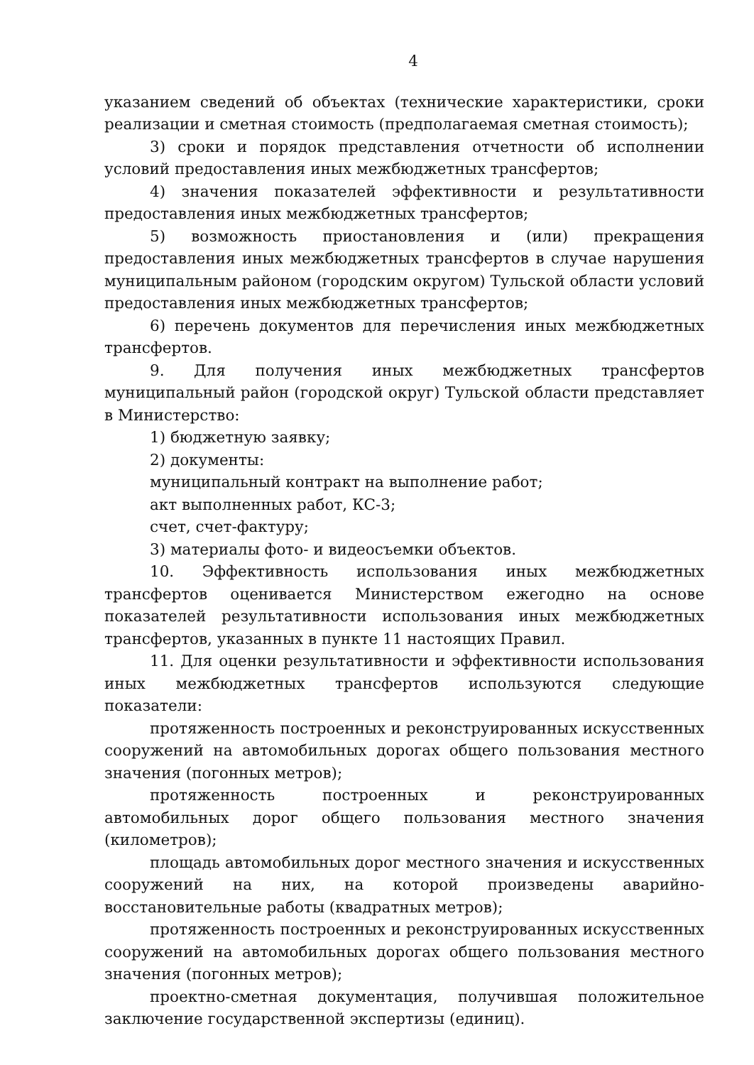4
указанием сведений об объектах (технические характеристики, сроки реализации и сметная стоимость (предполагаемая сметная стоимость);
3) сроки и порядок представления отчетности об исполнении условий предоставления иных межбюджетных трансфертов;
4) значения показателей эффективности и результативности предоставления иных межбюджетных трансфертов;
5) возможность приостановления и (или) прекращения предоставления иных межбюджетных трансфертов в случае нарушения муниципальным районом (городским округом) Тульской области условий предоставления иных межбюджетных трансфертов;
6) перечень документов для перечисления иных межбюджетных трансфертов.
9. Для получения иных межбюджетных трансфертов муниципальный район (городской округ) Тульской области представляет в Министерство:
1) бюджетную заявку;
2) документы:
муниципальный контракт на выполнение работ;
акт выполненных работ, КС-3;
счет, счет-фактуру;
3) материалы фото- и видеосъемки объектов.
10. Эффективность использования иных межбюджетных трансфертов оценивается Министерством ежегодно на основе показателей результативности использования иных межбюджетных трансфертов, указанных в пункте 11 настоящих Правил.
11. Для оценки результативности и эффективности использования иных межбюджетных трансфертов используются следующие показатели:
протяженность построенных и реконструированных искусственных сооружений на автомобильных дорогах общего пользования местного значения (погонных метров);
протяженность построенных и реконструированных автомобильных дорог общего пользования местного значения (километров);
площадь автомобильных дорог местного значения и искусственных сооружений на них, на которой произведены аварийно-восстановительные работы (квадратных метров);
протяженность построенных и реконструированных искусственных сооружений на автомобильных дорогах общего пользования местного значения (погонных метров);
проектно-сметная документация, получившая положительное заключение государственной экспертизы (единиц).